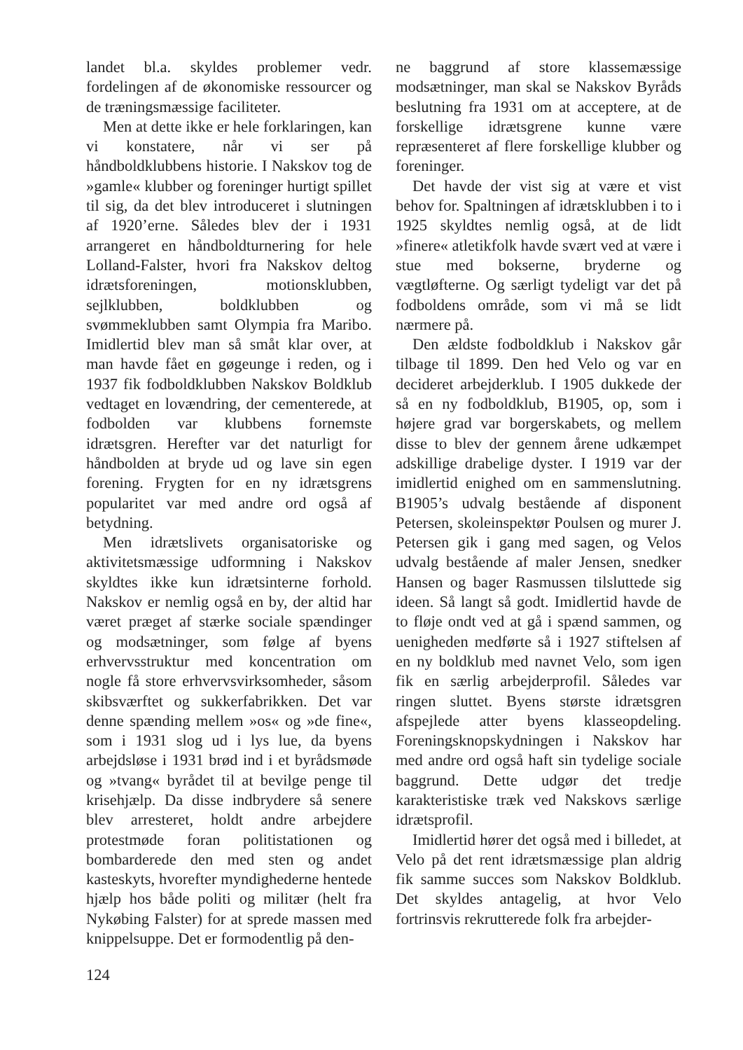landet bl.a. skyldes problemer vedr. fordelingen af de økonomiske ressourcer og de træningsmæssige faciliteter.
Men at dette ikke er hele forklaringen, kan vi konstatere, når vi ser på håndboldklubbens historie. I Nakskov tog de »gamle« klubber og foreninger hurtigt spillet til sig, da det blev introduceret i slutningen af 1920’erne. Således blev der i 1931 arrangeret en håndboldturnering for hele Lolland-Falster, hvori fra Nakskov deltog idrætsforeningen, motionsklubben, sejlklubben, boldklubben og svømmeklubben samt Olympia fra Maribo. Imidlertid blev man så småt klar over, at man havde fået en gøgeunge i reden, og i 1937 fik fodboldklubben Nakskov Boldklub vedtaget en lovændring, der cementerede, at fodbolden var klubbens fornemste idrætsgren. Herefter var det naturligt for håndbolden at bryde ud og lave sin egen forening. Frygten for en ny idrætsgrens popularitet var med andre ord også af betydning.
Men idrætslivets organisatoriske og aktivitetsmæssige udformning i Nakskov skyldtes ikke kun idrætsinterne forhold. Nakskov er nemlig også en by, der altid har været præget af stærke sociale spændinger og modsætninger, som følge af byens erhvervsstruktur med koncentration om nogle få store erhvervsvirksomheder, såsom skibsværftet og sukkerfabrikken. Det var denne spænding mellem »os« og »de fine«, som i 1931 slog ud i lys lue, da byens arbejdsløse i 1931 brød ind i et byrådsmøde og »tvang« byrådet til at bevilge penge til krisehjælp. Da disse indbrydere så senere blev arresteret, holdt andre arbejdere protestmøde foran politistationen og bombarderede den med sten og andet kasteskyts, hvorefter myndighederne hentede hjælp hos både politi og militær (helt fra Nykøbing Falster) for at sprede massen med knippelsuppe. Det er formodentlig på den-
ne baggrund af store klassemæssige modsætninger, man skal se Nakskov Byråds beslutning fra 1931 om at acceptere, at de forskellige idrætsgrene kunne være repræsenteret af flere forskellige klubber og foreninger.
Det havde der vist sig at være et vist behov for. Spaltningen af idrætsklubben i to i 1925 skyldtes nemlig også, at de lidt »finere« atletikfolk havde svært ved at være i stue med bokserne, bryderne og vægtløfterne. Og særligt tydeligt var det på fodboldens område, som vi må se lidt nærmere på.
Den ældste fodboldklub i Nakskov går tilbage til 1899. Den hed Velo og var en decideret arbejderklub. I 1905 dukkede der så en ny fodboldklub, B1905, op, som i højere grad var borgerskabets, og mellem disse to blev der gennem årene udkæmpet adskillige drabelige dyster. I 1919 var der imidlertid enighed om en sammenslutning. B1905’s udvalg bestående af disponent Petersen, skoleinspektør Poulsen og murer J. Petersen gik i gang med sagen, og Velos udvalg bestående af maler Jensen, snedker Hansen og bager Rasmussen tilsluttede sig ideen. Så langt så godt. Imidlertid havde de to fløje ondt ved at gå i spænd sammen, og uenigheden medførte så i 1927 stiftelsen af en ny boldklub med navnet Velo, som igen fik en særlig arbejderprofil. Således var ringen sluttet. Byens største idrætsgren afspejlede atter byens klasseopdeling. Foreningsknopskydningen i Nakskov har med andre ord også haft sin tydelige sociale baggrund. Dette udgør det tredje karakteristiske træk ved Nakskovs særlige idrætsprofil.
Imidlertid hører det også med i billedet, at Velo på det rent idrætsmæssige plan aldrig fik samme succes som Nakskov Boldklub. Det skyldes antagelig, at hvor Velo fortrinsvis rekrutterede folk fra arbejder-
124